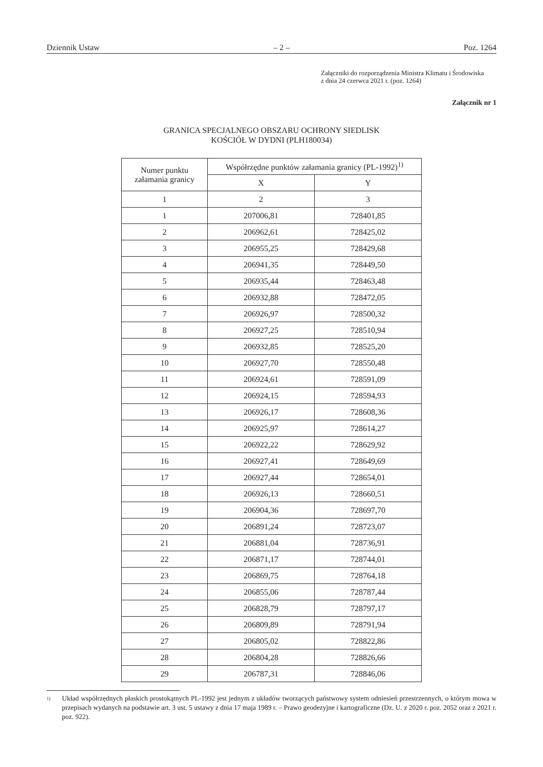Dziennik Ustaw – 2 – Poz. 1264
Załączniki do rozporządzenia Ministra Klimatu i Środowiska
z dnia 24 czerwca 2021 r. (poz. 1264)
Załącznik nr 1
GRANICA SPECJALNEGO OBSZARU OCHRONY SIEDLISK
KOŚCIÓŁ W DYDNI (PLH180034)
| Numer punktu załamania granicy | Współrzędne punktów załamania granicy (PL-1992)<sup>1)</sup> | |
| --- | --- | --- |
| | X | Y |
| 1 | 2 | 3 |
| 1 | 207006,81 | 728401,85 |
| 2 | 206962,61 | 728425,02 |
| 3 | 206955,25 | 728429,68 |
| 4 | 206941,35 | 728449,50 |
| 5 | 206935,44 | 728463,48 |
| 6 | 206932,88 | 728472,05 |
| 7 | 206926,97 | 728500,32 |
| 8 | 206927,25 | 728510,94 |
| 9 | 206932,85 | 728525,20 |
| 10 | 206927,70 | 728550,48 |
| 11 | 206924,61 | 728591,09 |
| 12 | 206924,15 | 728594,93 |
| 13 | 206926,17 | 728608,36 |
| 14 | 206925,97 | 728614,27 |
| 15 | 206922,22 | 728629,92 |
| 16 | 206927,41 | 728649,69 |
| 17 | 206927,44 | 728654,01 |
| 18 | 206926,13 | 728660,51 |
| 19 | 206904,36 | 728697,70 |
| 20 | 206891,24 | 728723,07 |
| 21 | 206881,04 | 728736,91 |
| 22 | 206871,17 | 728744,01 |
| 23 | 206869,75 | 728764,18 |
| 24 | 206855,06 | 728787,44 |
| 25 | 206828,79 | 728797,17 |
| 26 | 206809,89 | 728791,94 |
| 27 | 206805,02 | 728822,86 |
| 28 | 206804,28 | 728826,66 |
| 29 | 206787,31 | 728846,06 |
<sup>1)</sup> Układ współrzędnych płaskich prostokątnych PL-1992 jest jednym z układów tworzących państwowy system odniesień przestrzennych, o którym mowa w przepisach wydanych na podstawie art. 3 ust. 5 ustawy z dnia 17 maja 1989 r. – Prawo geodezyjne i kartograficzne (Dz. U. z 2020 r. poz. 2052 oraz z 2021 r. poz. 922).